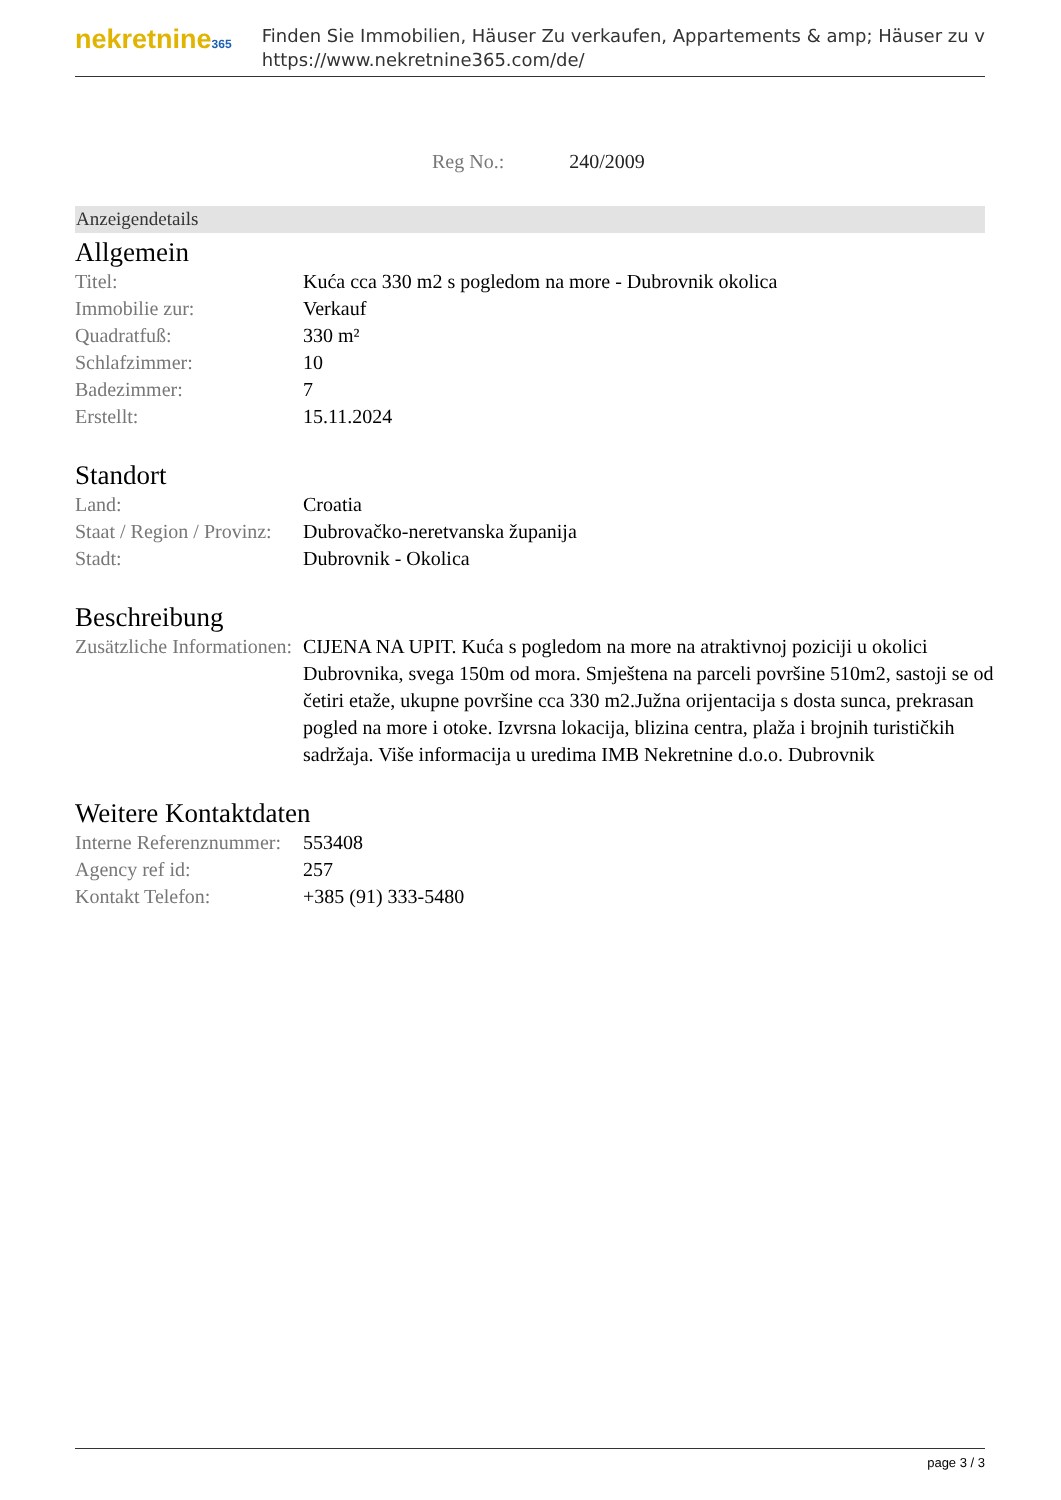nekretnine365
Finden Sie Immobilien, Häuser Zu verkaufen, Appartements & amp; Häuser zu v
https://www.nekretnine365.com/de/
Reg No.: 240/2009
Anzeigendetails
Allgemein
| Titel: | Kuća cca 330 m2 s pogledom na more - Dubrovnik okolica |
| Immobilie zur: | Verkauf |
| Quadratfuß: | 330 m² |
| Schlafzimmer: | 10 |
| Badezimmer: | 7 |
| Erstellt: | 15.11.2024 |
Standort
| Land: | Croatia |
| Staat / Region / Provinz: | Dubrovačko-neretvanska županija |
| Stadt: | Dubrovnik - Okolica |
Beschreibung
| Zusätzliche Informationen: | CIJENA NA UPIT. Kuća s pogledom na more na atraktivnoj poziciji u okolici Dubrovnika, svega 150m od mora. Smještena na parceli površine 510m2, sastoji se od četiri etaže, ukupne površine cca 330 m2.Južna orijentacija s dosta sunca, prekrasan pogled na more i otoke. Izvrsna lokacija, blizina centra, plaža i brojnih turističkih sadržaja. Više informacija u uredima IMB Nekretnine d.o.o. Dubrovnik |
Weitere Kontaktdaten
| Interne Referenznummer: | 553408 |
| Agency ref id: | 257 |
| Kontakt Telefon: | +385 (91) 333-5480 |
page 3 / 3